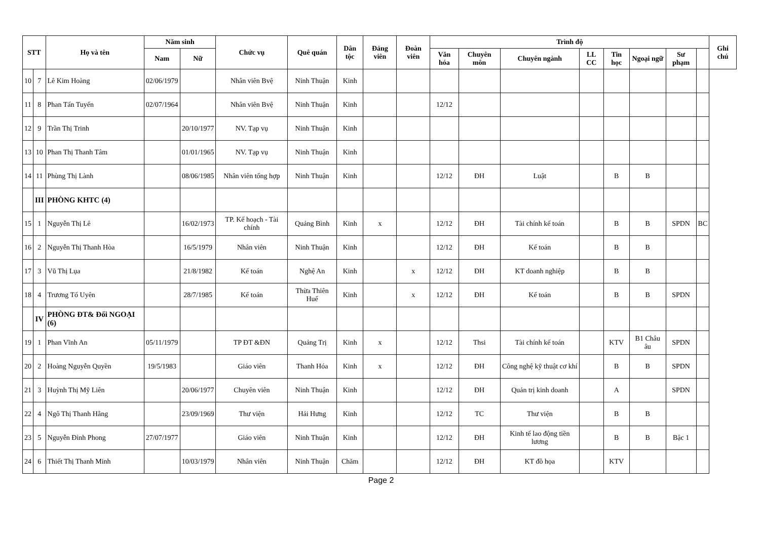| STT | | Họ và tên | Năm sinh | | Chức vụ | Quê quán | Dân tộc | Đảng viên | Đoàn viên | Trình độ | | | | | | | | Ghi chú |
| --- | --- | --- | --- | --- | --- | --- | --- | --- | --- | --- | --- | --- | --- | --- | --- | --- | --- | --- |
| | | | Nam | Nữ | | | | | | Văn hóa | Chuyên môn | Chuyên ngành | LL CC | Tin học | Ngoại ngữ | Sư phạm | | |
| 10 | 7 | Lê Kim Hoàng | 02/06/1979 | | Nhân viên Bvệ | Ninh Thuận | Kinh | | | | | | | | | | | |
| 11 | 8 | Phan Tấn Tuyến | 02/07/1964 | | Nhân viên Bvệ | Ninh Thuận | Kinh | | | 12/12 | | | | | | | | |
| 12 | 9 | Trần Thị Trinh | | 20/10/1977 | NV. Tạp vụ | Ninh Thuận | Kinh | | | | | | | | | | | |
| 13 | 10 | Phan Thị Thanh Tâm | | 01/01/1965 | NV. Tạp vụ | Ninh Thuận | Kinh | | | | | | | | | | | |
| 14 | 11 | Phùng Thị Lành | | 08/06/1985 | Nhân viên tổng hợp | Ninh Thuận | Kinh | | | 12/12 | ĐH | Luật | | B | B | | | |
| | III | PHÒNG KHTC (4) | | | | | | | | | | | | | | | | |
| 15 | 1 | Nguyễn Thị Lê | | 16/02/1973 | TP. Kế hoạch - Tài chính | Quảng Bình | Kinh | x | | 12/12 | ĐH | Tài chính kế toán | | B | B | SPDN | BC | |
| 16 | 2 | Nguyễn Thị Thanh Hòa | | 16/5/1979 | Nhân viên | Ninh Thuận | Kinh | | | 12/12 | ĐH | Kế toán | | B | B | | | |
| 17 | 3 | Vũ Thị Lụa | | 21/8/1982 | Kế toán | Nghệ An | Kinh | | x | 12/12 | ĐH | KT doanh nghiệp | | B | B | | | |
| 18 | 4 | Trương Tố Uyên | | 28/7/1985 | Kế toán | Thừa Thiên Huế | Kinh | | x | 12/12 | ĐH | Kế toán | | B | B | SPDN | | |
| | IV | PHÒNG ĐT& Đối NGOẠI (6) | | | | | | | | | | | | | | | | |
| 19 | 1 | Phan Vĩnh An | 05/11/1979 | | TP ĐT &ĐN | Quảng Trị | Kinh | x | | 12/12 | Thsi | Tài chính kế toán | | KTV | B1 Châu âu | SPDN | | |
| 20 | 2 | Hoàng Nguyễn Quyền | 19/5/1983 | | Giáo viên | Thanh Hóa | Kinh | x | | 12/12 | ĐH | Công nghệ kỹ thuật cơ khí | | B | B | SPDN | | |
| 21 | 3 | Huỳnh Thị Mỹ Liên | | 20/06/1977 | Chuyên viên | Ninh Thuận | Kinh | | | 12/12 | ĐH | Quản trị kinh doanh | | A | | SPDN | | |
| 22 | 4 | Ngô Thị Thanh Hằng | | 23/09/1969 | Thư viện | Hải Hưng | Kinh | | | 12/12 | TC | Thư viện | | B | B | | | |
| 23 | 5 | Nguyễn Đình Phong | 27/07/1977 | | Giáo viên | Ninh Thuận | Kinh | | | 12/12 | ĐH | Kinh tế lao động tiền lương | | B | B | Bậc 1 | | |
| 24 | 6 | Thiết Thị Thanh Minh | | 10/03/1979 | Nhân viên | Ninh Thuận | Chăm | | | 12/12 | ĐH | KT đồ họa | | KTV | | | | |
Page 2